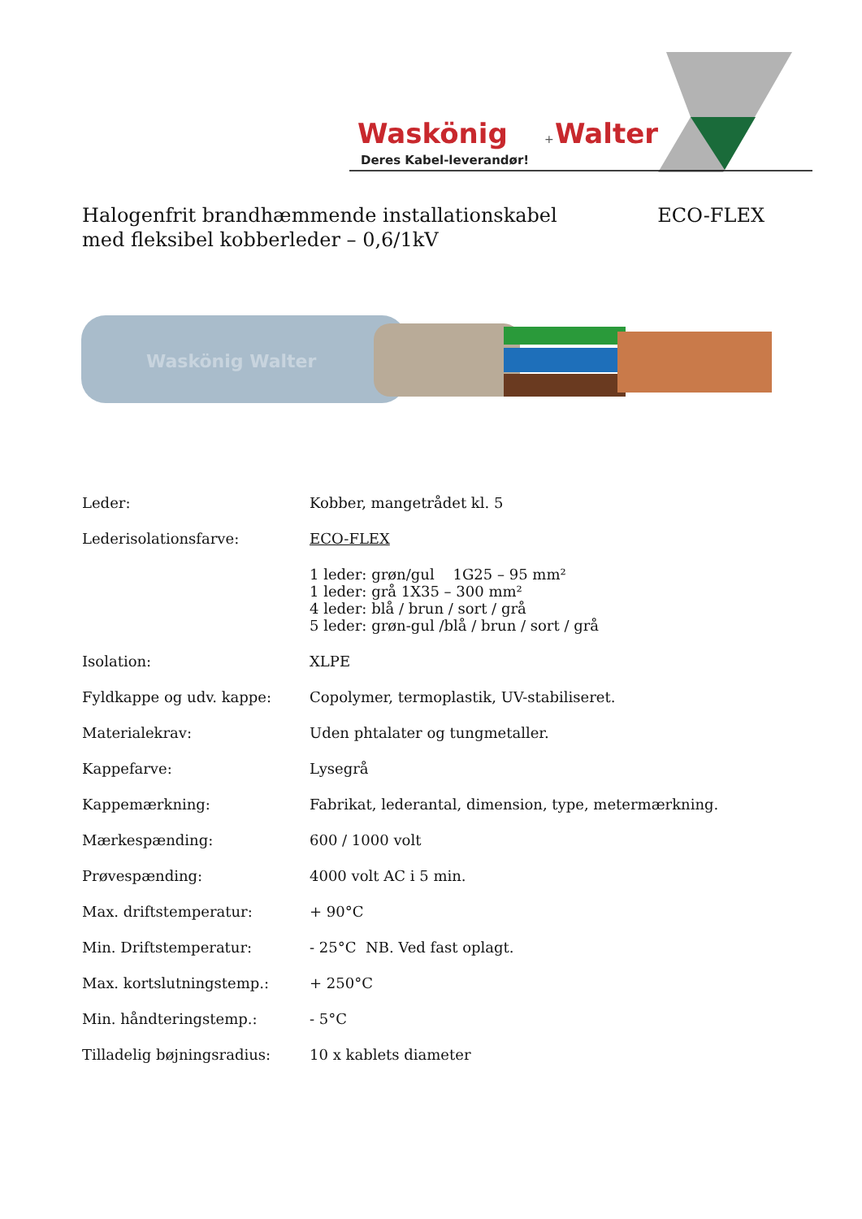Waskönig
+
Walter
Deres Kabel-leverandør!
Halogenfrit brandhæmmende installationskabel
med fleksibel kobberleder – 0,6/1kV
ECO-FLEX
Waskönig Walter
| Leder: | Kobber, mangetrådet kl. 5 |
| Lederisolationsfarve: | ECO-FLEX |
| | 1 leder: grøn/gul 1G25 – 95 mm² 1 leder: grå 1X35 – 300 mm² 4 leder: blå / brun / sort / grå 5 leder: grøn-gul /blå / brun / sort / grå |
| Isolation: | XLPE |
| Fyldkappe og udv. kappe: | Copolymer, termoplastik, UV-stabiliseret. |
| Materialekrav: | Uden phtalater og tungmetaller. |
| Kappefarve: | Lysegrå |
| Kappemærkning: | Fabrikat, lederantal, dimension, type, metermærkning. |
| Mærkespænding: | 600 / 1000 volt |
| Prøvespænding: | 4000 volt AC i 5 min. |
| Max. driftstemperatur: | + 90°C |
| Min. Driftstemperatur: | - 25°C NB. Ved fast oplagt. |
| Max. kortslutningstemp.: | + 250°C |
| Min. håndteringstemp.: | - 5°C |
| Tilladelig bøjningsradius: | 10 x kablets diameter |